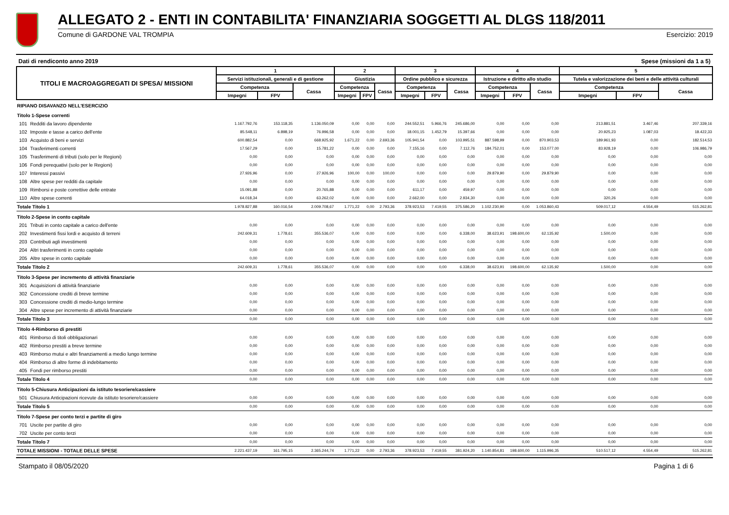ALLEGATO 2 - ENTI IN CONTABILITA' FINANZIARIA SOGGETTI AL DLGS 118/2011
Comune di GARDONE VAL TROMPIA Esercizio: 2019
Dati di rendiconto anno 2019 Spese (missioni da 1 a 5)
| TITOLI E MACROAGGREGATI DI SPESA/ MISSIONI | | 1 | | | 2 | | | 3 | | | 4 | | | 5 | | |
| --- | --- | --- | --- | --- | --- | --- | --- | --- | --- | --- | --- | --- | --- | --- | --- | --- |
| | | Servizi istituzionali, generali e di gestione | | | Giustizia | | | Ordine pubblico e sicurezza | | | Istruzione e diritto allo studio | | | Tutela e valorizzazione dei beni e delle attività culturali | | |
| | | Competenza | | Cassa | Competenza | | Cassa | Competenza | | Cassa | Competenza | | Cassa | Competenza | | Cassa |
| | | Impegni | FPV | | Impegni | FPV | | Impegni | FPV | | Impegni | FPV | | Impegni | FPV | |
| RIPIANO DISAVANZO NELL'ESERCIZIO | | | | | | | | | | | | | | | | |
| Titolo 1-Spese correnti | | | | | | | | | | | | | | | | |
| 101 | Redditi da lavoro dipendente | 1.167.792,76 | 153.118,35 | 1.136.050,09 | 0,00 | 0,00 | 0,00 | 244.552,51 | 5.966,76 | 245.686,00 | 0,00 | 0,00 | 0,00 | 213.881,51 | 3.467,46 | 207.339,16 |
| 102 | Imposte e tasse a carico dell'ente | 85.548,11 | 6.898,19 | 76.996,58 | 0,00 | 0,00 | 0,00 | 18.001,15 | 1.452,79 | 15.397,66 | 0,00 | 0,00 | 0,00 | 20.925,23 | 1.087,03 | 18.422,33 |
| 103 | Acquisto di beni e servizi | 600.882,54 | 0,00 | 668.925,92 | 1.671,22 | 0,00 | 2.693,36 | 105.941,54 | 0,00 | 103.995,51 | 887.598,99 | 0,00 | 870.903,53 | 189.961,93 | 0,00 | 182.514,53 |
| 104 | Trasferimenti correnti | 17.567,29 | 0,00 | 15.781,22 | 0,00 | 0,00 | 0,00 | 7.155,16 | 0,00 | 7.112,76 | 184.752,01 | 0,00 | 153.077,00 | 83.928,19 | 0,00 | 106.986,79 |
| 105 | Trasferimenti di tributi (solo per le Regioni) | 0,00 | 0,00 | 0,00 | 0,00 | 0,00 | 0,00 | 0,00 | 0,00 | 0,00 | 0,00 | 0,00 | 0,00 | 0,00 | 0,00 | 0,00 |
| 106 | Fondi perequativi (solo per le Regioni) | 0,00 | 0,00 | 0,00 | 0,00 | 0,00 | 0,00 | 0,00 | 0,00 | 0,00 | 0,00 | 0,00 | 0,00 | 0,00 | 0,00 | 0,00 |
| 107 | Interessi passivi | 27.926,96 | 0,00 | 27.926,96 | 100,00 | 0,00 | 100,00 | 0,00 | 0,00 | 0,00 | 29.879,90 | 0,00 | 29.879,90 | 0,00 | 0,00 | 0,00 |
| 108 | Altre spese per redditi da capitale | 0,00 | 0,00 | 0,00 | 0,00 | 0,00 | 0,00 | 0,00 | 0,00 | 0,00 | 0,00 | 0,00 | 0,00 | 0,00 | 0,00 | 0,00 |
| 109 | Rimborsi e poste correttive delle entrate | 15.091,88 | 0,00 | 20.765,88 | 0,00 | 0,00 | 0,00 | 611,17 | 0,00 | 459,97 | 0,00 | 0,00 | 0,00 | 0,00 | 0,00 | 0,00 |
| 110 | Altre spese correnti | 64.018,34 | 0,00 | 63.262,02 | 0,00 | 0,00 | 0,00 | 2.662,00 | 0,00 | 2.934,30 | 0,00 | 0,00 | 0,00 | 320,26 | 0,00 | 0,00 |
| Totale Titolo 1 | | 1.978.827,88 | 160.016,54 | 2.009.708,67 | 1.771,22 | 0,00 | 2.793,36 | 378.923,53 | 7.419,55 | 375.586,20 | 1.102.230,90 | 0,00 | 1.053.860,43 | 509.017,12 | 4.554,49 | 515.262,81 |
| Titolo 2-Spese in conto capitale | | | | | | | | | | | | | | | | |
| 201 | Tributi in conto capitale a carico dell'ente | 0,00 | 0,00 | 0,00 | 0,00 | 0,00 | 0,00 | 0,00 | 0,00 | 0,00 | 0,00 | 0,00 | 0,00 | 0,00 | 0,00 | 0,00 |
| 202 | Investimenti fissi lordi e acquisto di terreni | 242.609,31 | 1.778,61 | 355.536,07 | 0,00 | 0,00 | 0,00 | 0,00 | 0,00 | 6.338,00 | 38.623,91 | 198.600,00 | 62.135,92 | 1.500,00 | 0,00 | 0,00 |
| 203 | Contributi agli investimenti | 0,00 | 0,00 | 0,00 | 0,00 | 0,00 | 0,00 | 0,00 | 0,00 | 0,00 | 0,00 | 0,00 | 0,00 | 0,00 | 0,00 | 0,00 |
| 204 | Altri trasferimenti in conto capitale | 0,00 | 0,00 | 0,00 | 0,00 | 0,00 | 0,00 | 0,00 | 0,00 | 0,00 | 0,00 | 0,00 | 0,00 | 0,00 | 0,00 | 0,00 |
| 205 | Altre spese in conto capitale | 0,00 | 0,00 | 0,00 | 0,00 | 0,00 | 0,00 | 0,00 | 0,00 | 0,00 | 0,00 | 0,00 | 0,00 | 0,00 | 0,00 | 0,00 |
| Totale Titolo 2 | | 242.609,31 | 1.778,61 | 355.536,07 | 0,00 | 0,00 | 0,00 | 0,00 | 0,00 | 6.338,00 | 38.623,91 | 198.600,00 | 62.135,92 | 1.500,00 | 0,00 | 0,00 |
| Titolo 3-Spese per incremento di attività finanziarie | | | | | | | | | | | | | | | | |
| 301 | Acquisizioni di attività finanziarie | 0,00 | 0,00 | 0,00 | 0,00 | 0,00 | 0,00 | 0,00 | 0,00 | 0,00 | 0,00 | 0,00 | 0,00 | 0,00 | 0,00 | 0,00 |
| 302 | Concessione crediti di breve termine | 0,00 | 0,00 | 0,00 | 0,00 | 0,00 | 0,00 | 0,00 | 0,00 | 0,00 | 0,00 | 0,00 | 0,00 | 0,00 | 0,00 | 0,00 |
| 303 | Concessione crediti di medio-lungo termine | 0,00 | 0,00 | 0,00 | 0,00 | 0,00 | 0,00 | 0,00 | 0,00 | 0,00 | 0,00 | 0,00 | 0,00 | 0,00 | 0,00 | 0,00 |
| 304 | Altre spese per incremento di attività finanziarie | 0,00 | 0,00 | 0,00 | 0,00 | 0,00 | 0,00 | 0,00 | 0,00 | 0,00 | 0,00 | 0,00 | 0,00 | 0,00 | 0,00 | 0,00 |
| Totale Titolo 3 | | 0,00 | 0,00 | 0,00 | 0,00 | 0,00 | 0,00 | 0,00 | 0,00 | 0,00 | 0,00 | 0,00 | 0,00 | 0,00 | 0,00 | 0,00 |
| Titolo 4-Rimborso di prestiti | | | | | | | | | | | | | | | | |
| 401 | Rimborso di titoli obbligazionari | 0,00 | 0,00 | 0,00 | 0,00 | 0,00 | 0,00 | 0,00 | 0,00 | 0,00 | 0,00 | 0,00 | 0,00 | 0,00 | 0,00 | 0,00 |
| 402 | Rimborso prestiti a breve termine | 0,00 | 0,00 | 0,00 | 0,00 | 0,00 | 0,00 | 0,00 | 0,00 | 0,00 | 0,00 | 0,00 | 0,00 | 0,00 | 0,00 | 0,00 |
| 403 | Rimborso mutui e altri finanziamenti a medio lungo termine | 0,00 | 0,00 | 0,00 | 0,00 | 0,00 | 0,00 | 0,00 | 0,00 | 0,00 | 0,00 | 0,00 | 0,00 | 0,00 | 0,00 | 0,00 |
| 404 | Rimborso di altre forme di indebitamento | 0,00 | 0,00 | 0,00 | 0,00 | 0,00 | 0,00 | 0,00 | 0,00 | 0,00 | 0,00 | 0,00 | 0,00 | 0,00 | 0,00 | 0,00 |
| 405 | Fondi per rimborso prestiti | 0,00 | 0,00 | 0,00 | 0,00 | 0,00 | 0,00 | 0,00 | 0,00 | 0,00 | 0,00 | 0,00 | 0,00 | 0,00 | 0,00 | 0,00 |
| Totale Titolo 4 | | 0,00 | 0,00 | 0,00 | 0,00 | 0,00 | 0,00 | 0,00 | 0,00 | 0,00 | 0,00 | 0,00 | 0,00 | 0,00 | 0,00 | 0,00 |
| Titolo 5-Chiusura Anticipazioni da istituto tesoriere/cassiere | | | | | | | | | | | | | | | | |
| 501 | Chiusura Anticipazioni ricevute da istituto tesoriere/cassiere | 0,00 | 0,00 | 0,00 | 0,00 | 0,00 | 0,00 | 0,00 | 0,00 | 0,00 | 0,00 | 0,00 | 0,00 | 0,00 | 0,00 | 0,00 |
| Totale Titolo 5 | | 0,00 | 0,00 | 0,00 | 0,00 | 0,00 | 0,00 | 0,00 | 0,00 | 0,00 | 0,00 | 0,00 | 0,00 | 0,00 | 0,00 | 0,00 |
| Titolo 7-Spese per conto terzi e partite di giro | | | | | | | | | | | | | | | | |
| 701 | Uscite per partite di giro | 0,00 | 0,00 | 0,00 | 0,00 | 0,00 | 0,00 | 0,00 | 0,00 | 0,00 | 0,00 | 0,00 | 0,00 | 0,00 | 0,00 | 0,00 |
| 702 | Uscite per conto terzi | 0,00 | 0,00 | 0,00 | 0,00 | 0,00 | 0,00 | 0,00 | 0,00 | 0,00 | 0,00 | 0,00 | 0,00 | 0,00 | 0,00 | 0,00 |
| Totale Titolo 7 | | 0,00 | 0,00 | 0,00 | 0,00 | 0,00 | 0,00 | 0,00 | 0,00 | 0,00 | 0,00 | 0,00 | 0,00 | 0,00 | 0,00 | 0,00 |
| TOTALE MISSIONI - TOTALE DELLE SPESE | | 2.221.437,19 | 161.795,15 | 2.365.244,74 | 1.771,22 | 0,00 | 2.793,36 | 378.923,53 | 7.419,55 | 381.924,20 | 1.140.854,81 | 198.600,00 | 1.115.996,35 | 510.517,12 | 4.554,49 | 515.262,81 |
Stampato il 08/05/2020 Pagina 1 di 6